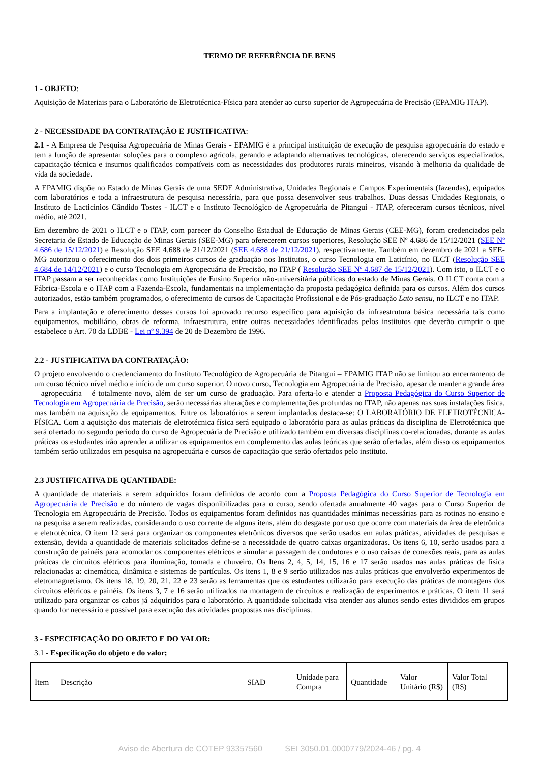TERMO DE REFERÊNCIA DE BENS
1 - OBJETO:
Aquisição de Materiais para o Laboratório de Eletrotécnica-Física para atender ao curso superior de Agropecuária de Precisão (EPAMIG ITAP).
2 - NECESSIDADE DA CONTRATAÇÃO E JUSTIFICATIVA:
2.1 - A Empresa de Pesquisa Agropecuária de Minas Gerais - EPAMIG é a principal instituição de execução de pesquisa agropecuária do estado e tem a função de apresentar soluções para o complexo agrícola, gerando e adaptando alternativas tecnológicas, oferecendo serviços especializados, capacitação técnica e insumos qualificados compatíveis com as necessidades dos produtores rurais mineiros, visando à melhoria da qualidade de vida da sociedade.
A EPAMIG dispõe no Estado de Minas Gerais de uma SEDE Administrativa, Unidades Regionais e Campos Experimentais (fazendas), equipados com laboratórios e toda a infraestrutura de pesquisa necessária, para que possa desenvolver seus trabalhos. Duas dessas Unidades Regionais, o Instituto de Lacticínios Cândido Tostes - ILCT e o Instituto Tecnológico de Agropecuária de Pitangui - ITAP, ofereceram cursos técnicos, nível médio, até 2021.
Em dezembro de 2021 o ILCT e o ITAP, com parecer do Conselho Estadual de Educação de Minas Gerais (CEE-MG), foram credenciados pela Secretaria de Estado de Educação de Minas Gerais (SEE-MG) para oferecerem cursos superiores, Resolução SEE Nº 4.686 de 15/12/2021 (SEE Nº 4.686 de 15/12/2021) e Resolução SEE 4.688 de 21/12/2021 (SEE 4.688 de 21/12/2021), respectivamente. Também em dezembro de 2021 a SEE-MG autorizou o oferecimento dos dois primeiros cursos de graduação nos Institutos, o curso Tecnologia em Laticínio, no ILCT (Resolução SEE 4.684 de 14/12/2021) e o curso Tecnologia em Agropecuária de Precisão, no ITAP ( Resolução SEE Nº 4.687 de 15/12/2021). Com isto, o ILCT e o ITAP passam a ser reconhecidas como Instituições de Ensino Superior não-universitária públicas do estado de Minas Gerais. O ILCT conta com a Fábrica-Escola e o ITAP com a Fazenda-Escola, fundamentais na implementação da proposta pedagógica definida para os cursos. Além dos cursos autorizados, estão também programados, o oferecimento de cursos de Capacitação Profissional e de Pós-graduação Lato sensu, no ILCT e no ITAP.
Para a implantação e oferecimento desses cursos foi aprovado recurso específico para aquisição da infraestrutura básica necessária tais como equipamentos, mobiliário, obras de reforma, infraestrutura, entre outras necessidades identificadas pelos institutos que deverão cumprir o que estabelece o Art. 70 da LDBE - Lei nº 9.394 de 20 de Dezembro de 1996.
2.2 - JUSTIFICATIVA DA CONTRATAÇÃO:
O projeto envolvendo o credenciamento do Instituto Tecnológico de Agropecuária de Pitangui – EPAMIG ITAP não se limitou ao encerramento de um curso técnico nível médio e início de um curso superior. O novo curso, Tecnologia em Agropecuária de Precisão, apesar de manter a grande área – agropecuária – é totalmente novo, além de ser um curso de graduação. Para oferta-lo e atender a Proposta Pedagógica do Curso Superior de Tecnologia em Agropecuária de Precisão, serão necessárias alterações e complementações profundas no ITAP, não apenas nas suas instalações física, mas também na aquisição de equipamentos. Entre os laboratórios a serem implantados destaca-se: O LABORATÓRIO DE ELETROTÉCNICA-FÍSICA. Com a aquisição dos materiais de eletrotécnica física será equipado o laboratório para as aulas práticas da disciplina de Eletrotécnica que será ofertado no segundo período do curso de Agropecuária de Precisão e utilizado também em diversas disciplinas co-relacionadas, durante as aulas práticas os estudantes irão aprender a utilizar os equipamentos em complemento das aulas teóricas que serão ofertadas, além disso os equipamentos também serão utilizados em pesquisa na agropecuária e cursos de capacitação que serão ofertados pelo instituto.
2.3 JUSTIFICATIVA DE QUANTIDADE:
A quantidade de materiais a serem adquiridos foram definidos de acordo com a Proposta Pedagógica do Curso Superior de Tecnologia em Agropecuária de Precisão e do número de vagas disponibilizadas para o curso, sendo ofertada anualmente 40 vagas para o Curso Superior de Tecnologia em Agropecuária de Precisão. Todos os equipamentos foram definidos nas quantidades mínimas necessárias para as rotinas no ensino e na pesquisa a serem realizadas, considerando o uso corrente de alguns itens, além do desgaste por uso que ocorre com materiais da área de eletrônica e eletrotécnica. O item 12 será para organizar os componentes eletrônicos diversos que serão usados em aulas práticas, atividades de pesquisas e extensão, devida a quantidade de materiais solicitados define-se a necessidade de quatro caixas organizadoras. Os itens 6, 10, serão usados para a construção de painéis para acomodar os componentes elétricos e simular a passagem de condutores e o uso caixas de conexões reais, para as aulas práticas de circuitos elétricos para iluminação, tomada e chuveiro. Os Itens 2, 4, 5, 14, 15, 16 e 17 serão usados nas aulas práticas de física relacionadas a: cinemática, dinâmica e sistemas de partículas. Os itens 1, 8 e 9 serão utilizados nas aulas práticas que envolverão experimentos de eletromagnetismo. Os itens 18, 19, 20, 21, 22 e 23 serão as ferramentas que os estudantes utilizarão para execução das práticas de montagens dos circuitos elétricos e painéis. Os itens 3, 7 e 16 serão utilizados na montagem de circuitos e realização de experimentos e práticas. O item 11 será utilizado para organizar os cabos já adquiridos para o laboratório. A quantidade solicitada visa atender aos alunos sendo estes divididos em grupos quando for necessário e possível para execução das atividades propostas nas disciplinas.
3 - ESPECIFICAÇÃO DO OBJETO E DO VALOR:
3.1 - Especificação do objeto e do valor;
| Item | Descrição | SIAD | Unidade para Compra | Quantidade | Valor Unitário (R$) | Valor Total (R$) |
Aviso de Abertura de COTEP 93357560 SEI 3050.01.0000779/2024-46 / pg. 4